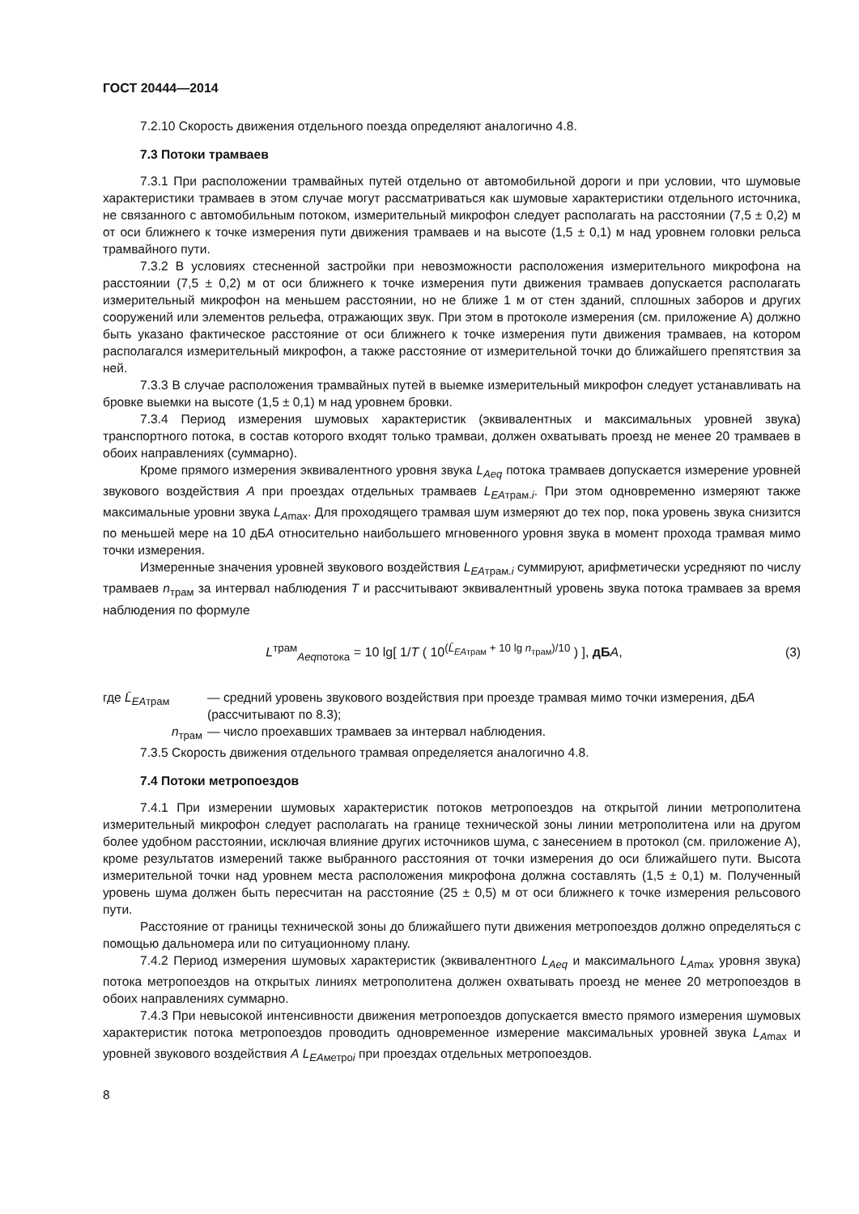ГОСТ 20444—2014
7.2.10 Скорость движения отдельного поезда определяют аналогично 4.8.
7.3 Потоки трамваев
7.3.1 При расположении трамвайных путей отдельно от автомобильной дороги и при условии, что шумовые характеристики трамваев в этом случае могут рассматриваться как шумовые характеристики отдельного источника, не связанного с автомобильным потоком, измерительный микрофон следует располагать на расстоянии (7,5 ± 0,2) м от оси ближнего к точке измерения пути движения трамваев и на высоте (1,5 ± 0,1) м над уровнем головки рельса трамвайного пути.
7.3.2 В условиях стесненной застройки при невозможности расположения измерительного микрофона на расстоянии (7,5 ± 0,2) м от оси ближнего к точке измерения пути движения трамваев допускается располагать измерительный микрофон на меньшем расстоянии, но не ближе 1 м от стен зданий, сплошных заборов и других сооружений или элементов рельефа, отражающих звук. При этом в протоколе измерения (см. приложение А) должно быть указано фактическое расстояние от оси ближнего к точке измерения пути движения трамваев, на котором располагался измерительный микрофон, а также расстояние от измерительной точки до ближайшего препятствия за ней.
7.3.3 В случае расположения трамвайных путей в выемке измерительный микрофон следует устанавливать на бровке выемки на высоте (1,5 ± 0,1) м над уровнем бровки.
7.3.4 Период измерения шумовых характеристик (эквивалентных и максимальных уровней звука) транспортного потока, в состав которого входят только трамваи, должен охватывать проезд не менее 20 трамваев в обоих направлениях (суммарно).
Кроме прямого измерения эквивалентного уровня звука L<sub>Aeq</sub> потока трамваев допускается измерение уровней звукового воздействия A при проездах отдельных трамваев L<sub>EAтрам.i</sub>. При этом одновременно измеряют также максимальные уровни звука L<sub>Amax</sub>. Для проходящего трамвая шум измеряют до тех пор, пока уровень звука снизится по меньшей мере на 10 дБА относительно наибольшего мгновенного уровня звука в момент прохода трамвая мимо точки измерения.
Измеренные значения уровней звукового воздействия L<sub>EAтрам.i</sub> суммируют, арифметически усредняют по числу трамваев n<sub>трам</sub> за интервал наблюдения T и рассчитывают эквивалентный уровень звука потока трамваев за время наблюдения по формуле
L<sup>трам</sup><sub>Aeqпотока</sub> = 10 lg[ 1/T ( 10<sup>(L̄<sub>EAтрам</sub> + 10 lg n<sub>трам</sub>)/10</sup> ) ], дБ А,
(3)
где L̄<sub>EAтрам</sub> — средний уровень звукового воздействия при проезде трамвая мимо точки измерения, дБА (рассчитывают по 8.3);
n<sub>трам</sub> — число проехавших трамваев за интервал наблюдения.
7.3.5 Скорость движения отдельного трамвая определяется аналогично 4.8.
7.4 Потоки метропоездов
7.4.1 При измерении шумовых характеристик потоков метропоездов на открытой линии метрополитена измерительный микрофон следует располагать на границе технической зоны линии метрополитена или на другом более удобном расстоянии, исключая влияние других источников шума, с занесением в протокол (см. приложение А), кроме результатов измерений также выбранного расстояния от точки измерения до оси ближайшего пути. Высота измерительной точки над уровнем места расположения микрофона должна составлять (1,5 ± 0,1) м. Полученный уровень шума должен быть пересчитан на расстояние (25 ± 0,5) м от оси ближнего к точке измерения рельсового пути.
Расстояние от границы технической зоны до ближайшего пути движения метропоездов должно определяться с помощью дальномера или по ситуационному плану.
7.4.2 Период измерения шумовых характеристик (эквивалентного L<sub>Aeq</sub> и максимального L<sub>Amax</sub> уровня звука) потока метропоездов на открытых линиях метрополитена должен охватывать проезд не менее 20 метропоездов в обоих направлениях суммарно.
7.4.3 При невысокой интенсивности движения метропоездов допускается вместо прямого измерения шумовых характеристик потока метропоездов проводить одновременное измерение максимальных уровней звука L<sub>Amax</sub> и уровней звукового воздействия А L<sub>EAметроi</sub> при проездах отдельных метропоездов.
8